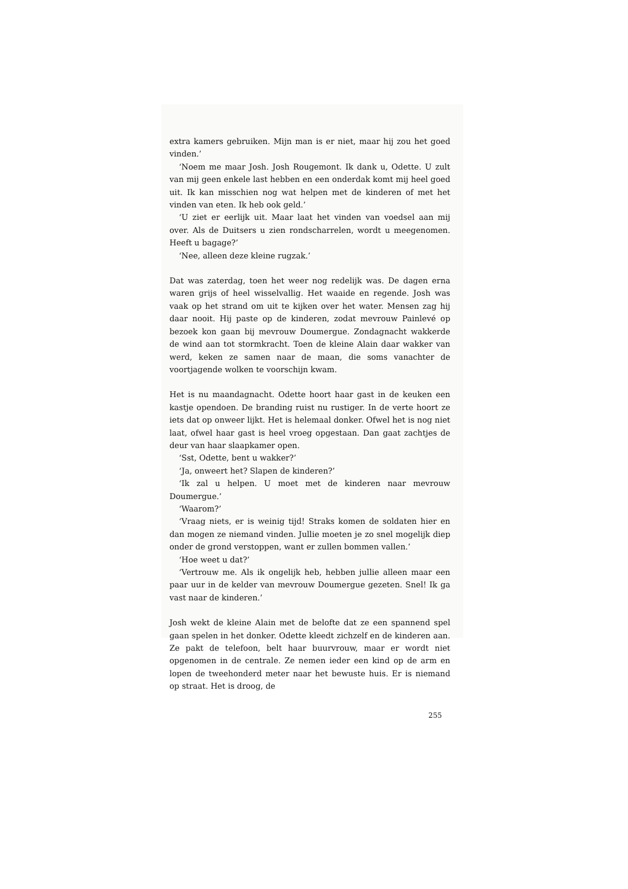extra kamers gebruiken. Mijn man is er niet, maar hij zou het goed vinden.’
‘Noem me maar Josh. Josh Rougemont. Ik dank u, Odette. U zult van mij geen enkele last hebben en een onderdak komt mij heel goed uit. Ik kan misschien nog wat helpen met de kinderen of met het vinden van eten. Ik heb ook geld.’
‘U ziet er eerlijk uit. Maar laat het vinden van voedsel aan mij over. Als de Duitsers u zien rondscharrelen, wordt u meegenomen. Heeft u bagage?’
‘Nee, alleen deze kleine rugzak.’
Dat was zaterdag, toen het weer nog redelijk was. De dagen erna waren grijs of heel wisselvallig. Het waaide en regende. Josh was vaak op het strand om uit te kijken over het water. Mensen zag hij daar nooit. Hij paste op de kinderen, zodat mevrouw Painlevé op bezoek kon gaan bij mevrouw Doumergue. Zondagnacht wakkerde de wind aan tot stormkracht. Toen de kleine Alain daar wakker van werd, keken ze samen naar de maan, die soms vanachter de voortjagende wolken te voorschijn kwam.
Het is nu maandagnacht. Odette hoort haar gast in de keuken een kastje opendoen. De branding ruist nu rustiger. In de verte hoort ze iets dat op onweer lijkt. Het is helemaal donker. Ofwel het is nog niet laat, ofwel haar gast is heel vroeg opgestaan. Dan gaat zachtjes de deur van haar slaapkamer open.
‘Sst, Odette, bent u wakker?’
‘Ja, onweert het? Slapen de kinderen?’
‘Ik zal u helpen. U moet met de kinderen naar mevrouw Doumergue.’
‘Waarom?’
‘Vraag niets, er is weinig tijd! Straks komen de soldaten hier en dan mogen ze niemand vinden. Jullie moeten je zo snel mogelijk diep onder de grond verstoppen, want er zullen bommen vallen.’
‘Hoe weet u dat?’
‘Vertrouw me. Als ik ongelijk heb, hebben jullie alleen maar een paar uur in de kelder van mevrouw Doumergue gezeten. Snel! Ik ga vast naar de kinderen.’
Josh wekt de kleine Alain met de belofte dat ze een spannend spel gaan spelen in het donker. Odette kleedt zichzelf en de kinderen aan. Ze pakt de telefoon, belt haar buurvrouw, maar er wordt niet opgenomen in de centrale. Ze nemen ieder een kind op de arm en lopen de tweehonderd meter naar het bewuste huis. Er is niemand op straat. Het is droog, de
255